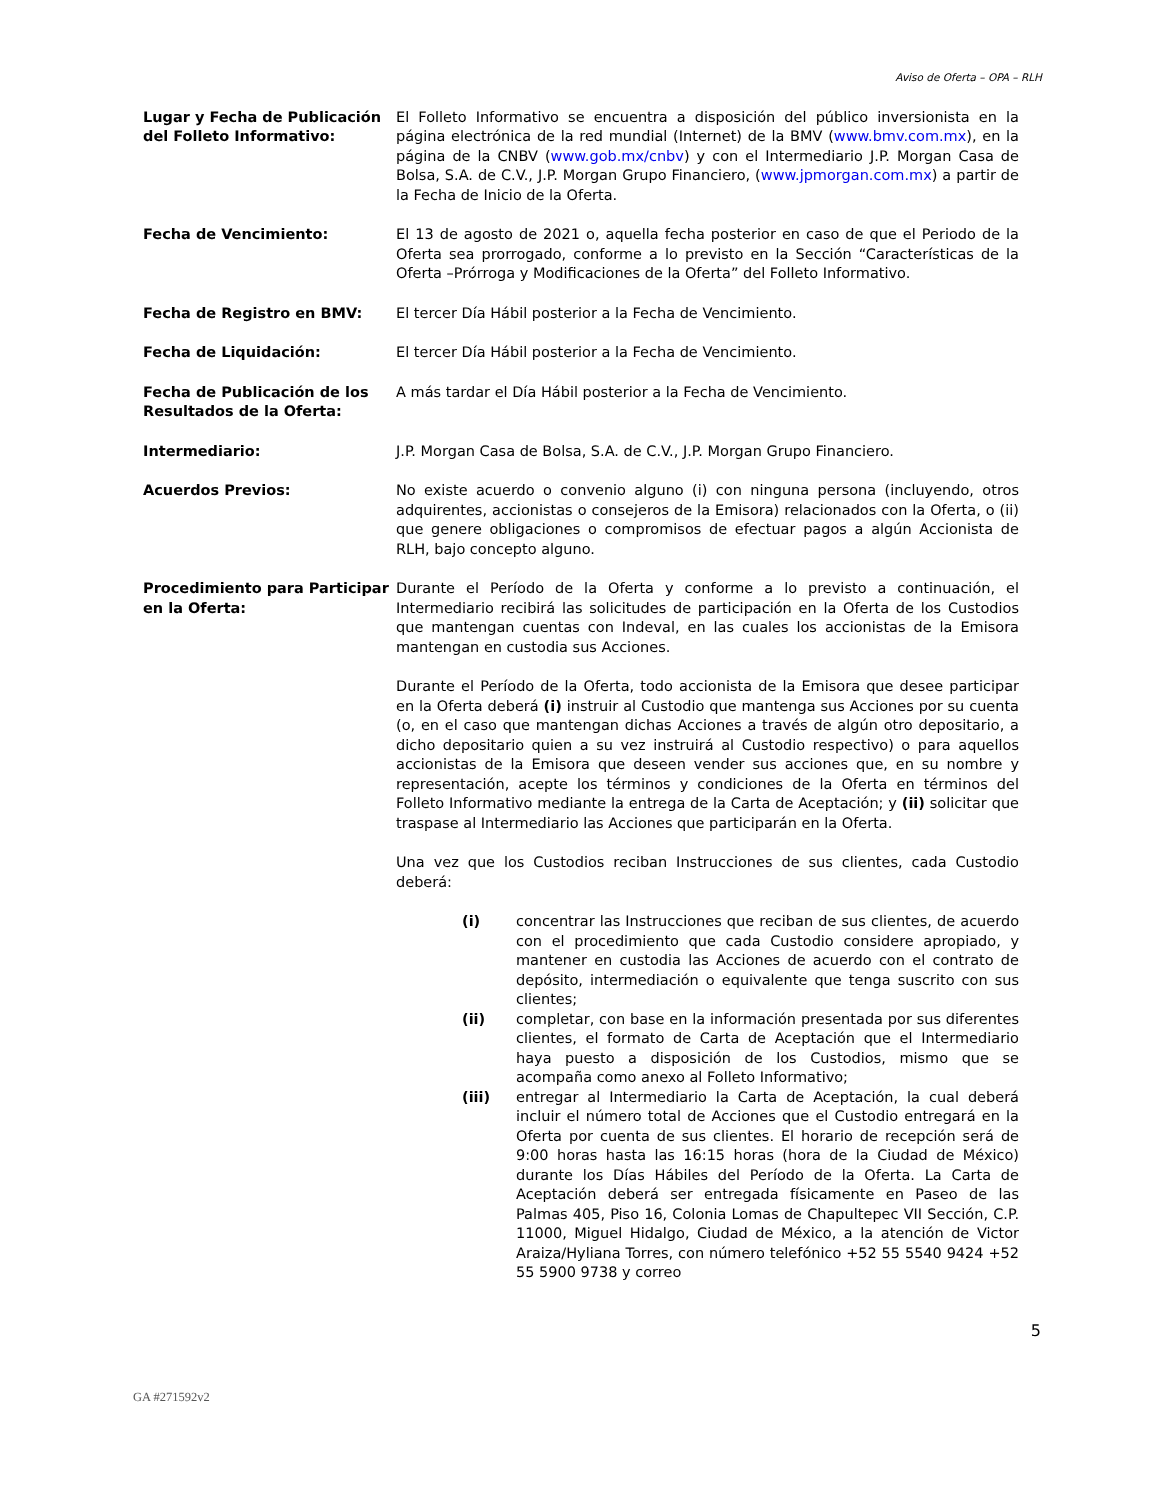Aviso de Oferta – OPA – RLH
Lugar y Fecha de Publicación del Folleto Informativo:
El Folleto Informativo se encuentra a disposición del público inversionista en la página electrónica de la red mundial (Internet) de la BMV (www.bmv.com.mx), en la página de la CNBV (www.gob.mx/cnbv) y con el Intermediario J.P. Morgan Casa de Bolsa, S.A. de C.V., J.P. Morgan Grupo Financiero, (www.jpmorgan.com.mx) a partir de la Fecha de Inicio de la Oferta.
Fecha de Vencimiento: El 13 de agosto de 2021 o, aquella fecha posterior en caso de que el Periodo de la Oferta sea prorrogado, conforme a lo previsto en la Sección “Características de la Oferta –Prórroga y Modificaciones de la Oferta” del Folleto Informativo.
Fecha de Registro en BMV: El tercer Día Hábil posterior a la Fecha de Vencimiento.
Fecha de Liquidación: El tercer Día Hábil posterior a la Fecha de Vencimiento.
Fecha de Publicación de los Resultados de la Oferta:
A más tardar el Día Hábil posterior a la Fecha de Vencimiento.
Intermediario: J.P. Morgan Casa de Bolsa, S.A. de C.V., J.P. Morgan Grupo Financiero.
Acuerdos Previos: No existe acuerdo o convenio alguno (i) con ninguna persona (incluyendo, otros adquirentes, accionistas o consejeros de la Emisora) relacionados con la Oferta, o (ii) que genere obligaciones o compromisos de efectuar pagos a algún Accionista de RLH, bajo concepto alguno.
Procedimiento para Participar en la Oferta:
Durante el Período de la Oferta y conforme a lo previsto a continuación, el Intermediario recibirá las solicitudes de participación en la Oferta de los Custodios que mantengan cuentas con Indeval, en las cuales los accionistas de la Emisora mantengan en custodia sus Acciones.
Durante el Período de la Oferta, todo accionista de la Emisora que desee participar en la Oferta deberá (i) instruir al Custodio que mantenga sus Acciones por su cuenta (o, en el caso que mantengan dichas Acciones a través de algún otro depositario, a dicho depositario quien a su vez instruirá al Custodio respectivo) o para aquellos accionistas de la Emisora que deseen vender sus acciones que, en su nombre y representación, acepte los términos y condiciones de la Oferta en términos del Folleto Informativo mediante la entrega de la Carta de Aceptación; y (ii) solicitar que traspase al Intermediario las Acciones que participarán en la Oferta.
Una vez que los Custodios reciban Instrucciones de sus clientes, cada Custodio deberá:
(i) concentrar las Instrucciones que reciban de sus clientes, de acuerdo con el procedimiento que cada Custodio considere apropiado, y mantener en custodia las Acciones de acuerdo con el contrato de depósito, intermediación o equivalente que tenga suscrito con sus clientes;
(ii) completar, con base en la información presentada por sus diferentes clientes, el formato de Carta de Aceptación que el Intermediario haya puesto a disposición de los Custodios, mismo que se acompaña como anexo al Folleto Informativo;
(iii) entregar al Intermediario la Carta de Aceptación, la cual deberá incluir el número total de Acciones que el Custodio entregará en la Oferta por cuenta de sus clientes. El horario de recepción será de 9:00 horas hasta las 16:15 horas (hora de la Ciudad de México) durante los Días Hábiles del Período de la Oferta. La Carta de Aceptación deberá ser entregada físicamente en Paseo de las Palmas 405, Piso 16, Colonia Lomas de Chapultepec VII Sección, C.P. 11000, Miguel Hidalgo, Ciudad de México, a la atención de Victor Araiza/Hyliana Torres, con número telefónico +52 55 5540 9424 +52 55 5900 9738 y correo
5
GA #271592v2